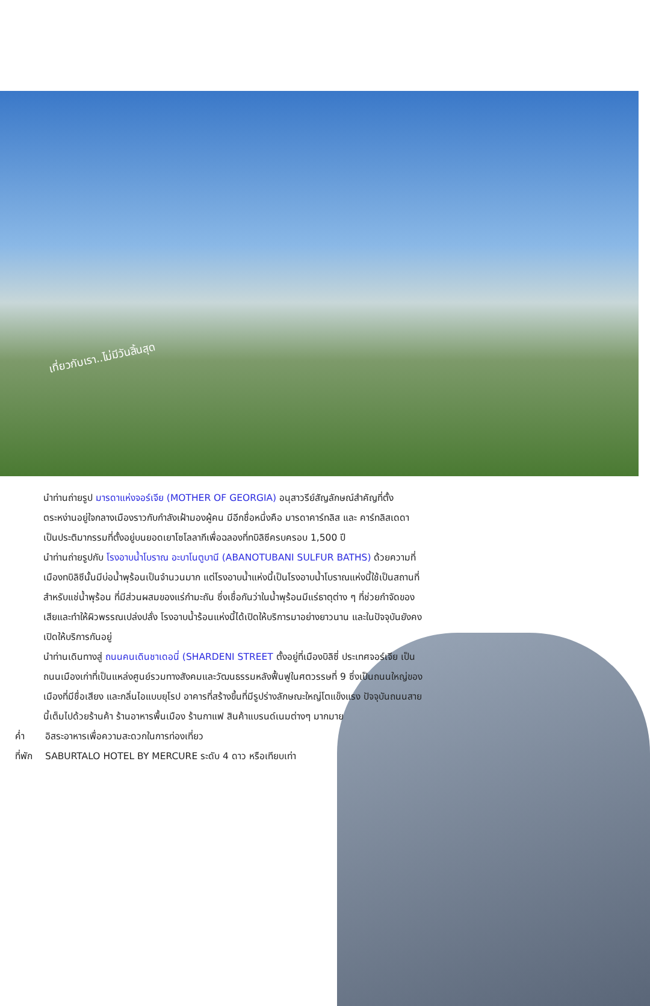เที่ยวกับเรา..ไม่มีวันสิ้นสุด
นำท่านถ่ายรูป มารดาแห่งจอร์เจีย (MOTHER OF GEORGIA) อนุสาวรีย์สัญลักษณ์สำคัญที่ตั้งตระหง่านอยู่ใจกลางเมืองราวกับกำลังเฝ้ามองผู้คน มีอีกชื่อหนึ่งคือ มารดาคาร์ทลิส และ คาร์ทลิสเดดา เป็นประติมากรรมที่ตั้งอยู่บนยอดเยาโซโลลากีเพื่อฉลองที่ทบิลิซีครบครอบ 1,500 ปี
นำท่านถ่ายรูปกับ โรงอาบน้ำโบราณ อะบาโนตูบานี (ABANOTUBANI SULFUR BATHS) ด้วยความที่เมืองทบิลิซีนั้นมีบ่อน้ำพุร้อนเป็นจำนวนมาก แต่โรงอาบน้ำแห่งนี้เป็นโรงอาบน้ำโบราณแห่งนี้ใช้เป็นสถานที่สำหรับแช่น้ำพุร้อน ที่มีส่วนผสมของแร่กำมะถัน ซึ่งเชื่อกันว่าในน้ำพุร้อนมีแร่ธาตุต่าง ๆ ที่ช่วยกำจัดของเสียและทำให้ผิวพรรณเปล่งปลั่ง โรงอาบน้ำร้อนแห่งนี้ได้เปิดให้บริการมาอย่างยาวนาน และในปัจจุบันยังคงเปิดให้บริการกันอยู่
นำท่านเดินทางสู่ ถนนคนเดินชาเดอนี่ (SHARDENI STREET ตั้งอยู่ที่เมืองบิลิซี่ ประเทศจอร์เจีย เป็นถนนเมืองเก่าที่เป็นแหล่งศูนย์รวมทางสังคมและวัฒนธรรมหลังฟื้นฟูในศตวรรษที่ 9 ซึ่งเป็นถนนใหญ่ของเมืองที่มีชื่อเสียง และกลิ่นไอแบบยุโรป อาคารที่สร้างขึ้นที่มีรูปร่างลักษณะใหญ่โตแข็งแรง ปัจจุบันถนนสายนี้เต็มไปด้วยร้านค้า ร้านอาหารพื้นเมือง ร้านกาแฟ สินค้าแบรนด์เนมต่างๆ มากมาย
ค่ำ อิสระอาหารเพื่อความสะดวกในการท่องเที่ยว
ที่พัก SABURTALO HOTEL BY MERCURE ระดับ 4 ดาว หรือเทียบเท่า